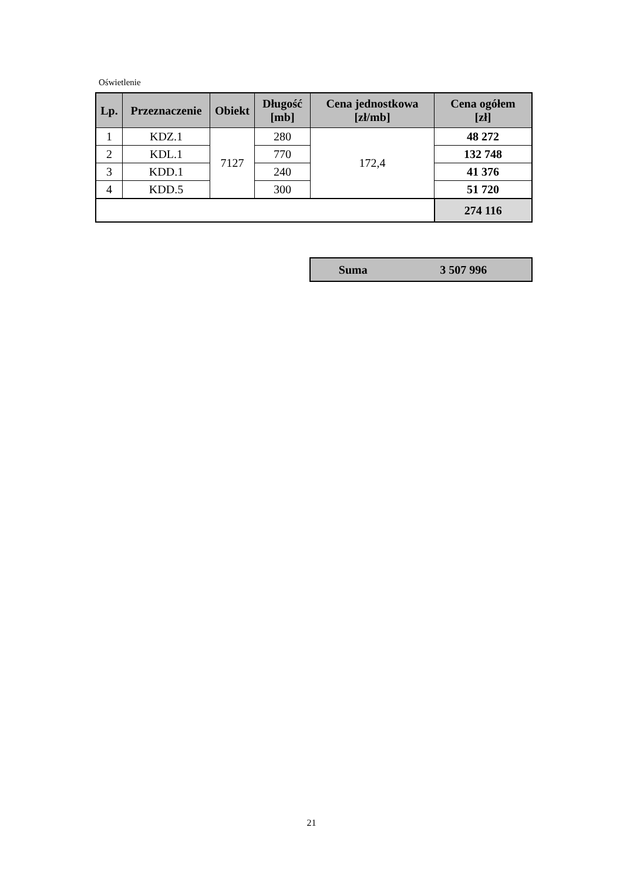Oświetlenie
| Lp. | Przeznaczenie | Obiekt | Długość [mb] | Cena jednostkowa [zł/mb] | Cena ogółem [zł] |
| --- | --- | --- | --- | --- | --- |
| 1 | KDZ.1 | 7127 | 280 | 172,4 | 48 272 |
| 2 | KDL.1 | | 770 | | 132 748 |
| 3 | KDD.1 | | 240 | | 41 376 |
| 4 | KDD.5 | | 300 | | 51 720 |
| | | | | | 274 116 |
| Suma | 3 507 996 |
21